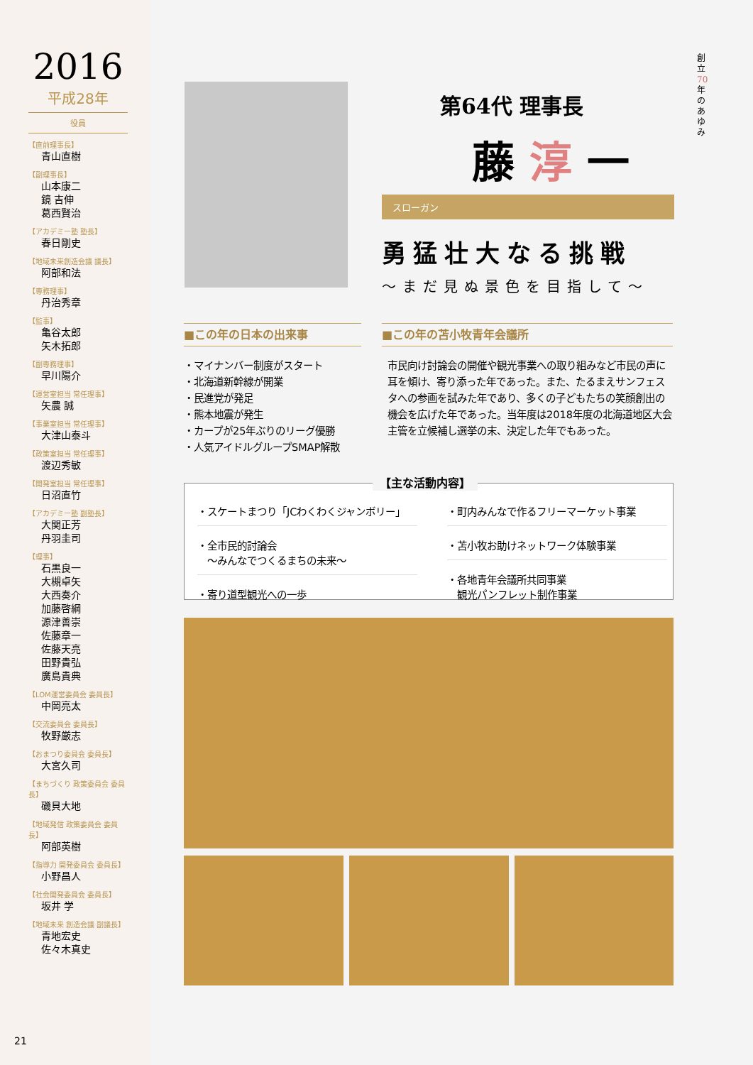2016
平成28年
役員
【直前理事長】
青山直樹
【副理事長】
山本康二
鏡 吉伸
葛西賢治
【アカデミー塾 塾長】
春日剛史
【地域未来創造会議 議長】
阿部和法
【専務理事】
丹治秀章
【監事】
亀谷太郎
矢木拓郎
【副専務理事】
早川陽介
【運営室担当 常任理事】
矢農 誠
【事業室担当 常任理事】
大津山泰斗
【政策室担当 常任理事】
渡辺秀敏
【開発室担当 常任理事】
日沼直竹
【アカデミー塾 副塾長】
大関正芳
丹羽圭司
【理事】
石黒良一
大槻卓矢
大西奏介
加藤啓綱
源津善崇
佐藤章一
佐藤天亮
田野貴弘
廣島貴典
【LOM運営委員会 委員長】
中岡亮太
【交流委員会 委員長】
牧野厳志
【おまつり委員会 委員長】
大宮久司
【まちづくり 政策委員会 委員長】
磯貝大地
【地域発信 政策委員会 委員長】
阿部英樹
【指導力 開発委員会 委員長】
小野昌人
【社会開発委員会 委員長】
坂井 学
【地域未来 創造会議 副議長】
青地宏史
佐々木真史
創立70年のあゆみ
第64代 理事長
藤 淳 一
スローガン
勇猛壮大なる挑戦
～まだ見ぬ景色を目指して～
■この年の日本の出来事
・マイナンバー制度がスタート
・北海道新幹線が開業
・民進党が発足
・熊本地震が発生
・カープが25年ぶりのリーグ優勝
・人気アイドルグループSMAP解散
■この年の苫小牧青年会議所
市民向け討論会の開催や観光事業への取り組みなど市民の声に耳を傾け、寄り添った年であった。また、たるまえサンフェスタへの参画を試みた年であり、多くの子どもたちの笑顔創出の機会を広げた年であった。当年度は2018年度の北海道地区大会主管を立候補し選挙の末、決定した年でもあった。
【主な活動内容】
・スケートまつり「JCわくわくジャンボリー」
・全市民的討論会
　～みんなでつくるまちの未来～
・寄り道型観光への一歩
・町内みんなで作るフリーマーケット事業
・苫小牧お助けネットワーク体験事業
・各地青年会議所共同事業
　観光パンフレット制作事業
21